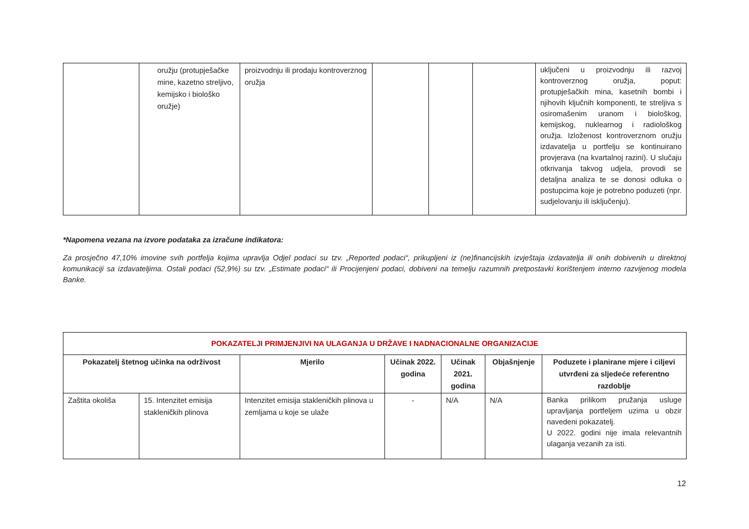| | oružju (protupješačke mine, kazetno streljivo, kemijsko i biološko oružje) | proizvodnju ili prodaju kontroverznog oružja | | | | uključeni u proizvodnju ili razvoj kontroverznog oružja, poput: protupješačkih mina, kasetnih bombi i njihovih ključnih komponenti, te streljiva s osiromašenim uranom i biološkog, kemijskog, nuklearnog i radiološkog oružja. Izloženost kontroverznom oružju izdavatelja u portfelju se kontinuirano provjerava (na kvartalnoj razini). U slučaju otkrivanja takvog udjela, provodi se detaljna analiza te se donosi odluka o postupcima koje je potrebno poduzeti (npr. sudjelovanju ili isključenju). |
*Napomena vezana na izvore podataka za izračune indikatora:
Za prosječno 47,10% imovine svih portfelja kojima upravlja Odjel podaci su tzv. „Reported podaci“, prikupljeni iz (ne)financijskih izvještaja izdavatelja ili onih dobivenih u direktnoj komunikaciji sa izdavateljima. Ostali podaci (52,9%) su tzv. „Estimate podaci“ ili Procijenjeni podaci, dobiveni na temelju razumnih pretpostavki korištenjem interno razvijenog modela Banke.
| POKAZATELJI PRIMJENJIVI NA ULAGANJA U DRŽAVE I NADNACIONALNE ORGANIZACIJE | | | | | | |
| Pokazatelj štetnog učinka na održivost | | Mjerilo | Učinak 2022. godina | Učinak 2021. godina | Objašnjenje | Poduzete i planirane mjere i ciljevi utvrđeni za sljedeće referentno razdoblje |
| Zaštita okoliša | 15. Intenzitet emisija stakleničkih plinova | Intenzitet emisija stakleničkih plinova u zemljama u koje se ulaže | - | N/A | N/A | Banka prilikom pružanja usluge upravljanja portfeljem uzima u obzir navedeni pokazatelj. U 2022. godini nije imala relevantnih ulaganja vezanih za isti. |
12